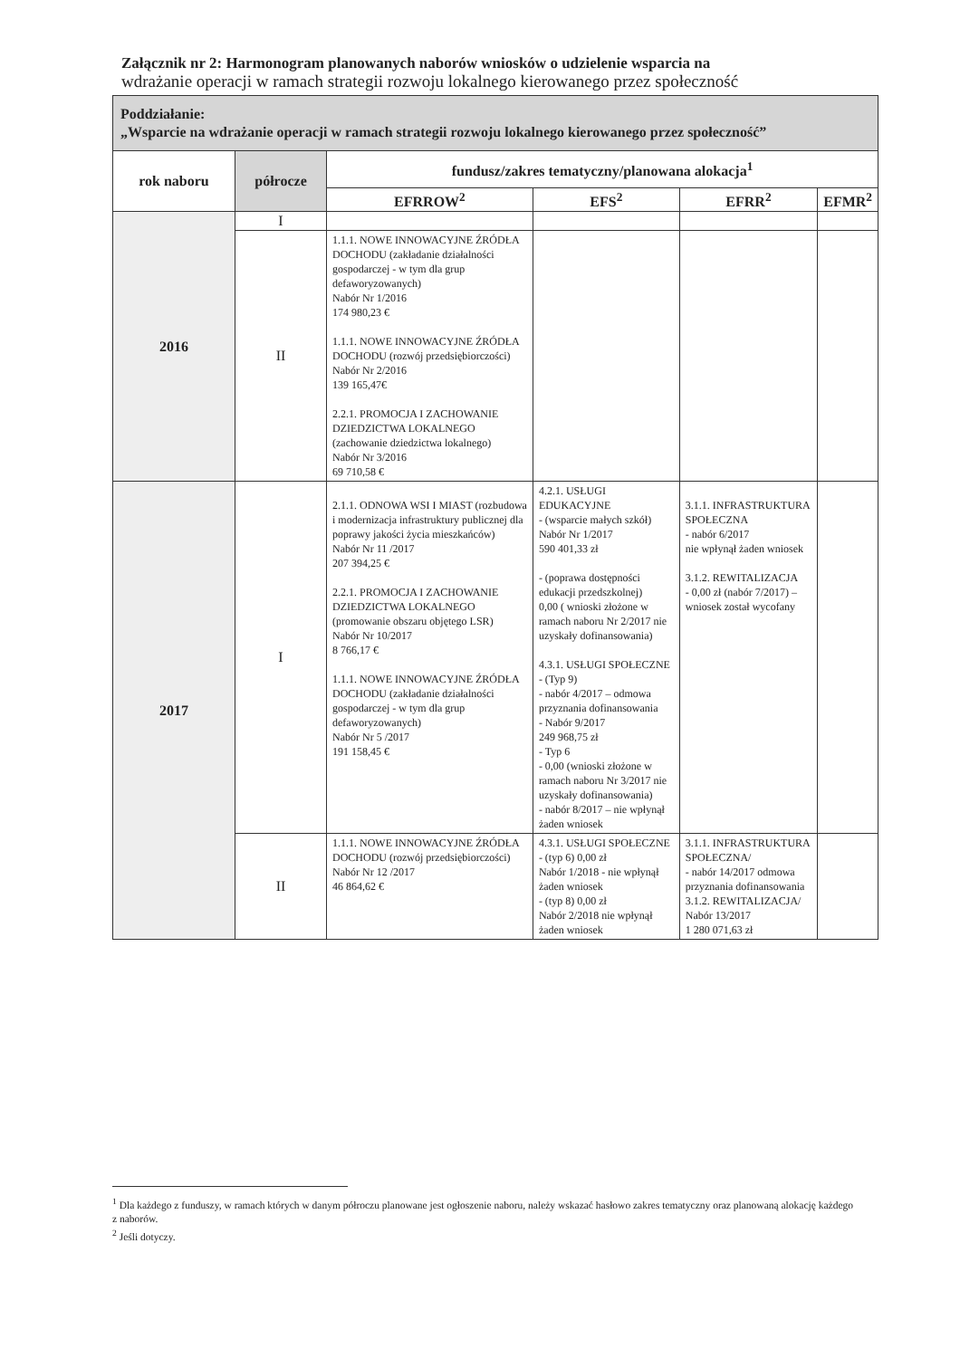Załącznik nr 2: Harmonogram planowanych naborów wniosków o udzielenie wsparcia na
wdrażanie operacji w ramach strategii rozwoju lokalnego kierowanego przez społeczność
| Poddziałanie: „Wsparcie na wdrażanie operacji w ramach strategii rozwoju lokalnego kierowanego przez społeczność” | | | | | |
| rok naboru | półrocze | fundusz/zakres tematyczny/planowana alokacja<sup>1</sup> | | | |
| | | EFRROW<sup>2</sup> | EFS<sup>2</sup> | EFRR<sup>2</sup> | EFMR<sup>2</sup> |
| 2016 | I | | | | |
| | II | 1.1.1. NOWE INNOWACYJNE ŹRÓDŁA DOCHODU (zakładanie działalności gospodarczej - w tym dla grup defaworyzowanych) Nabór Nr 1/2016 174 980,23 € 1.1.1. NOWE INNOWACYJNE ŹRÓDŁA DOCHODU (rozwój przedsiębiorczości) Nabór Nr 2/2016 139 165,47€ 2.2.1. PROMOCJA I ZACHOWANIE DZIEDZICTWA LOKALNEGO (zachowanie dziedzictwa lokalnego) Nabór Nr 3/2016 69 710,58 € | | | |
| 2017 | I | 2.1.1. ODNOWA WSI I MIAST (rozbudowa i modernizacja infrastruktury publicznej dla poprawy jakości życia mieszkańców) Nabór Nr 11 /2017 207 394,25 € 2.2.1. PROMOCJA I ZACHOWANIE DZIEDZICTWA LOKALNEGO (promowanie obszaru objętego LSR) Nabór Nr 10/2017 8 766,17 € 1.1.1. NOWE INNOWACYJNE ŹRÓDŁA DOCHODU (zakładanie działalności gospodarczej - w tym dla grup defaworyzowanych) Nabór Nr 5 /2017 191 158,45 € | 4.2.1. USŁUGI EDUKACYJNE - (wsparcie małych szkół) Nabór Nr 1/2017 590 401,33 zł - (poprawa dostępności edukacji przedszkolnej) 0,00 ( wnioski złożone w ramach naboru Nr 2/2017 nie uzyskały dofinansowania) 4.3.1. USŁUGI SPOŁECZNE - (Typ 9) - nabór 4/2017 – odmowa przyznania dofinansowania - Nabór 9/2017 249 968,75 zł - Typ 6 - 0,00 (wnioski złożone w ramach naboru Nr 3/2017 nie uzyskały dofinansowania) - nabór 8/2017 – nie wpłynął żaden wniosek | 3.1.1. INFRASTRUKTURA SPOŁECZNA - nabór 6/2017 nie wpłynął żaden wniosek 3.1.2. REWITALIZACJA - 0,00 zł (nabór 7/2017) – wniosek został wycofany | |
| | II | 1.1.1. NOWE INNOWACYJNE ŹRÓDŁA DOCHODU (rozwój przedsiębiorczości) Nabór Nr 12 /2017 46 864,62 € | 4.3.1. USŁUGI SPOŁECZNE - (typ 6) 0,00 zł Nabór 1/2018 - nie wpłynął żaden wniosek - (typ 8) 0,00 zł Nabór 2/2018 nie wpłynął żaden wniosek | 3.1.1. INFRASTRUKTURA SPOŁECZNA/ - nabór 14/2017 odmowa przyznania dofinansowania 3.1.2. REWITALIZACJA/ Nabór 13/2017 1 280 071,63 zł | |
<sup>1</sup> Dla każdego z funduszy, w ramach których w danym półroczu planowane jest ogłoszenie naboru, należy wskazać hasłowo zakres tematyczny oraz planowaną alokację każdego z naborów.
<sup>2</sup> Jeśli dotyczy.